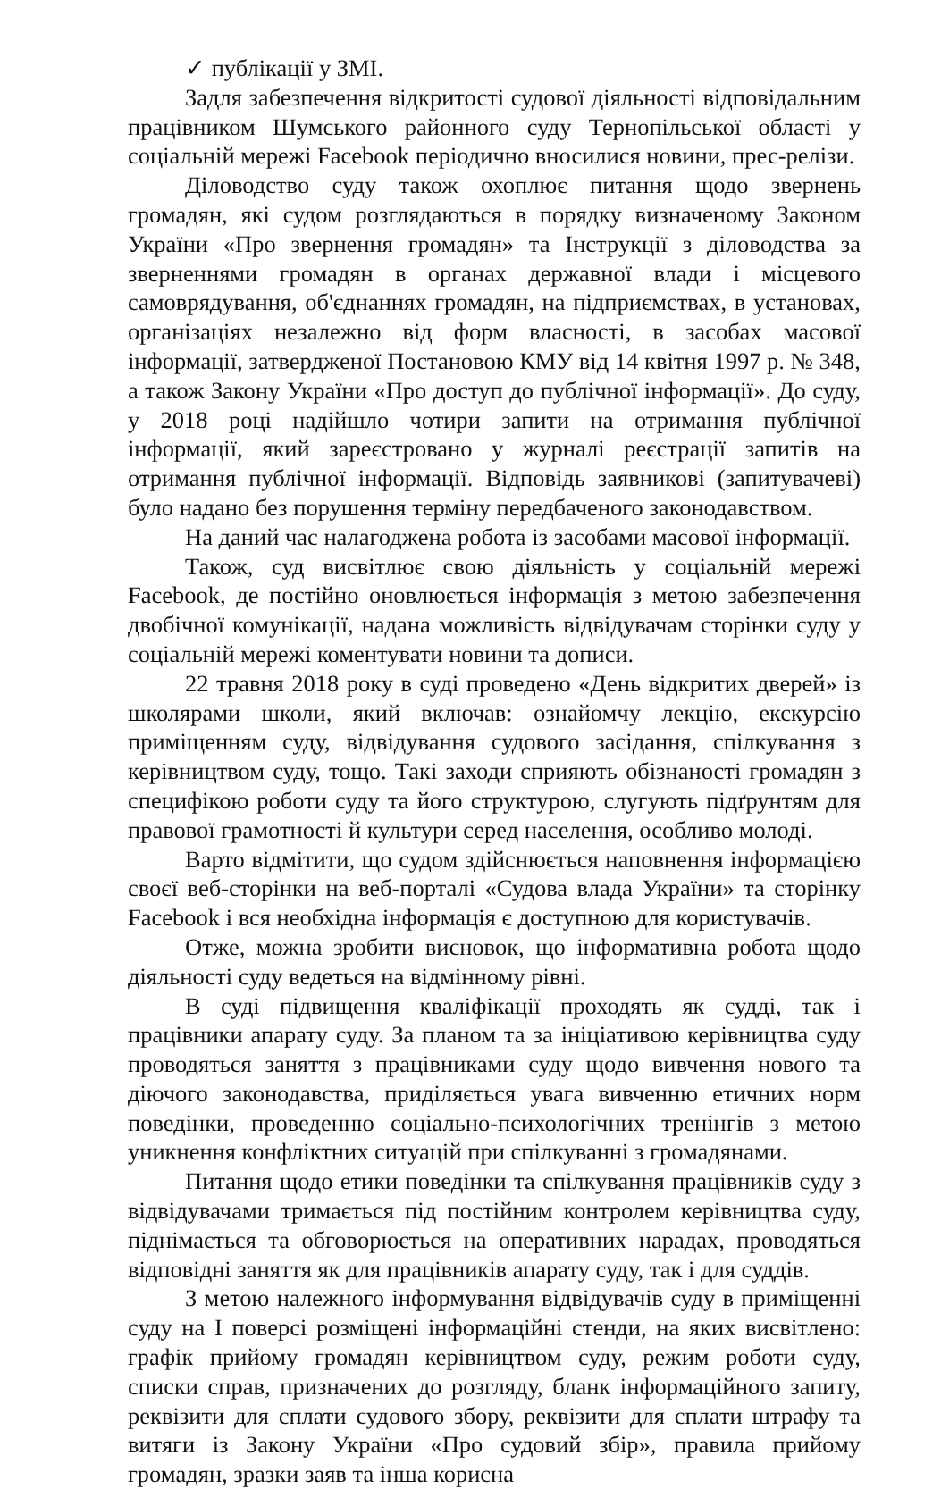✓ публікації у ЗМІ.
Задля забезпечення відкритості судової діяльності відповідальним працівником Шумського районного суду Тернопільської області у соціальній мережі Facebook періодично вносилися новини, прес-релізи.
Діловодство суду також охоплює питання щодо звернень громадян, які судом розглядаються в порядку визначеному Законом України «Про звернення громадян» та Інструкції з діловодства за зверненнями громадян в органах державної влади і місцевого самоврядування, об'єднаннях громадян, на підприємствах, в установах, організаціях незалежно від форм власності, в засобах масової інформації, затвердженої Постановою КМУ від 14 квітня 1997 р. № 348, а також Закону України «Про доступ до публічної інформації». До суду, у 2018 році надійшло чотири запити на отримання публічної інформації, який зареєстровано у журналі реєстрації запитів на отримання публічної інформації. Відповідь заявникові (запитувачеві) було надано без порушення терміну передбаченого законодавством.
На даний час налагоджена робота із засобами масової інформації.
Також, суд висвітлює свою діяльність у соціальній мережі Facebook, де постійно оновлюється інформація з метою забезпечення двобічної комунікації, надана можливість відвідувачам сторінки суду у соціальній мережі коментувати новини та дописи.
22 травня 2018 року в суді проведено «День відкритих дверей» із школярами школи, який включав: ознайомчу лекцію, екскурсію приміщенням суду, відвідування судового засідання, спілкування з керівництвом суду, тощо. Такі заходи сприяють обізнаності громадян з специфікою роботи суду та його структурою, слугують підґрунтям для правової грамотності й культури серед населення, особливо молоді.
Варто відмітити, що судом здійснюється наповнення інформацією своєї веб-сторінки на веб-порталі «Судова влада України» та сторінку Facebook і вся необхідна інформація є доступною для користувачів.
Отже, можна зробити висновок, що інформативна робота щодо діяльності суду ведеться на відмінному рівні.
В суді підвищення кваліфікації проходять як судді, так і працівники апарату суду. За планом та за ініціативою керівництва суду проводяться заняття з працівниками суду щодо вивчення нового та діючого законодавства, приділяється увага вивченню етичних норм поведінки, проведенню соціально-психологічних тренінгів з метою уникнення конфліктних ситуацій при спілкуванні з громадянами.
Питання щодо етики поведінки та спілкування працівників суду з відвідувачами тримається під постійним контролем керівництва суду, піднімається та обговорюється на оперативних нарадах, проводяться відповідні заняття як для працівників апарату суду, так і для суддів.
З метою належного інформування відвідувачів суду в приміщенні суду на І поверсі розміщені інформаційні стенди, на яких висвітлено: графік прийому громадян керівництвом суду, режим роботи суду, списки справ, призначених до розгляду, бланк інформаційного запиту, реквізити для сплати судового збору, реквізити для сплати штрафу та витяги із Закону України «Про судовий збір», правила прийому громадян, зразки заяв та інша корисна